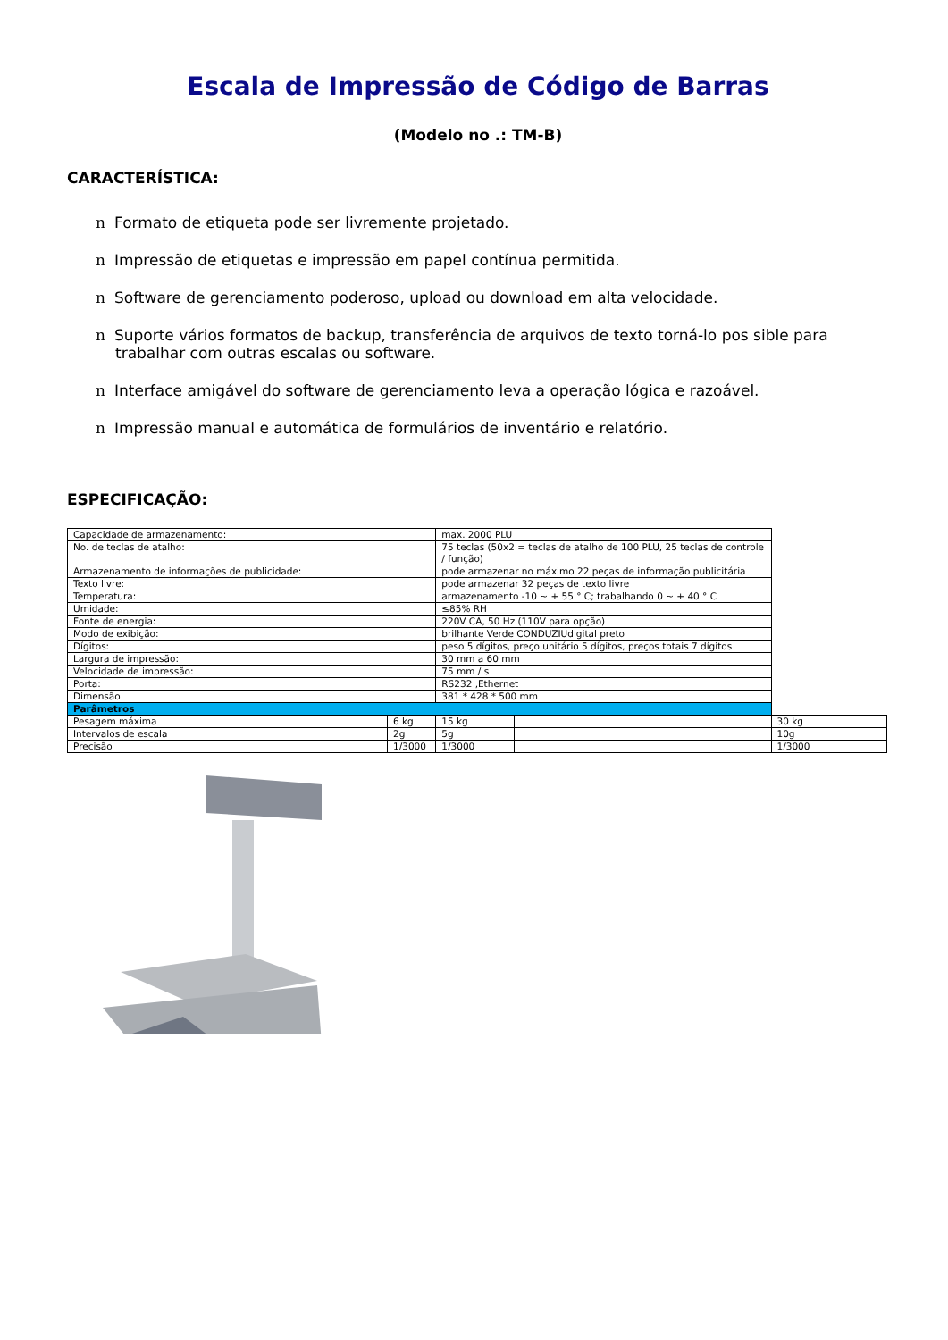Escala de Impressão de Código de Barras
(Modelo no .: TM-B)
CARACTERÍSTICA:
n Formato de etiqueta pode ser livremente projetado.
n Impressão de etiquetas e impressão em papel contínua permitida.
n Software de gerenciamento poderoso, upload ou download em alta velocidade.
n Suporte vários formatos de backup, transferência de arquivos de texto torná-lo pos sible para trabalhar com outras escalas ou software.
n Interface amigável do software de gerenciamento leva a operação lógica e razoável.
n Impressão manual e automática de formulários de inventário e relatório.
ESPECIFICAÇÃO:
| Capacidade de armazenamento: | | max. 2000 PLU | | |
| No. de teclas de atalho: | | 75 teclas (50x2 = teclas de atalho de 100 PLU, 25 teclas de controle / função) | | |
| Armazenamento de informações de publicidade: | | pode armazenar no máximo 22 peças de informação publicitária | | |
| Texto livre: | | pode armazenar 32 peças de texto livre | | |
| Temperatura: | | armazenamento -10 ~ + 55 ° C; trabalhando 0 ~ + 40 ° C | | |
| Umidade: | | ≤85% RH | | |
| Fonte de energia: | | 220V CA, 50 Hz (110V para opção) | | |
| Modo de exibição: | | brilhante Verde CONDUZIUdigital preto | | |
| Dígitos: | | peso 5 dígitos, preço unitário 5 dígitos, preços totais 7 dígitos | | |
| Largura de impressão: | | 30 mm a 60 mm | | |
| Velocidade de impressão: | | 75 mm / s | | |
| Porta: | | RS232 ,Ethernet | | |
| Dimensão | | 381 * 428 * 500 mm | | |
| Parâmetros | | | | |
| Pesagem máxima | 6 kg | 15 kg | | 30 kg |
| Intervalos de escala | 2g | 5g | | 10g |
| Precisão | 1/3000 | 1/3000 | | 1/3000 |